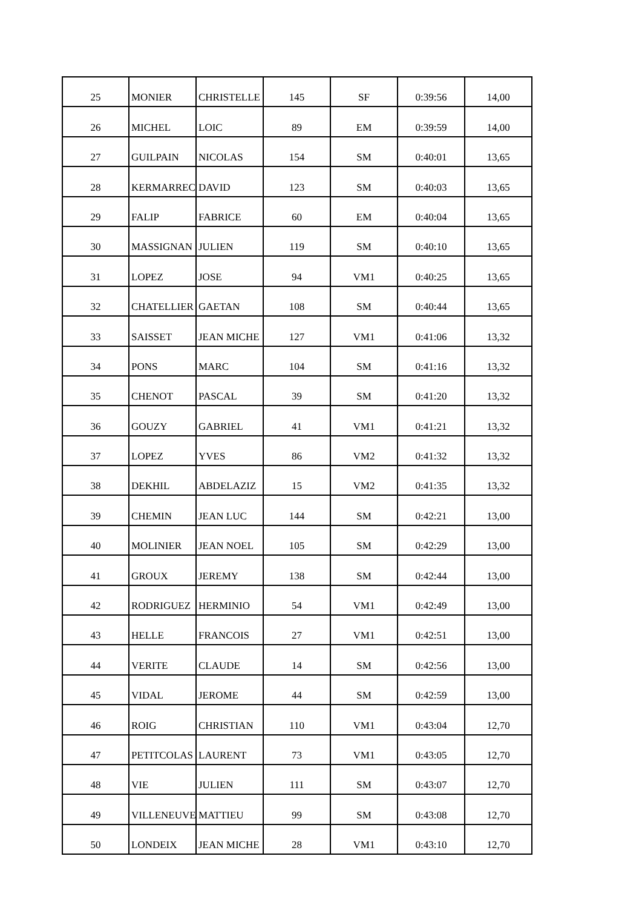| 25 | MONIER | CHRISTELLE | 145 | SF | 0:39:56 | 14,00 |
| 26 | MICHEL | LOIC | 89 | EM | 0:39:59 | 14,00 |
| 27 | GUILPAIN | NICOLAS | 154 | SM | 0:40:01 | 13,65 |
| 28 | KERMARREC | DAVID | 123 | SM | 0:40:03 | 13,65 |
| 29 | FALIP | FABRICE | 60 | EM | 0:40:04 | 13,65 |
| 30 | MASSIGNAN | JULIEN | 119 | SM | 0:40:10 | 13,65 |
| 31 | LOPEZ | JOSE | 94 | VM1 | 0:40:25 | 13,65 |
| 32 | CHATELLIER | GAETAN | 108 | SM | 0:40:44 | 13,65 |
| 33 | SAISSET | JEAN MICHE | 127 | VM1 | 0:41:06 | 13,32 |
| 34 | PONS | MARC | 104 | SM | 0:41:16 | 13,32 |
| 35 | CHENOT | PASCAL | 39 | SM | 0:41:20 | 13,32 |
| 36 | GOUZY | GABRIEL | 41 | VM1 | 0:41:21 | 13,32 |
| 37 | LOPEZ | YVES | 86 | VM2 | 0:41:32 | 13,32 |
| 38 | DEKHIL | ABDELAZIZ | 15 | VM2 | 0:41:35 | 13,32 |
| 39 | CHEMIN | JEAN LUC | 144 | SM | 0:42:21 | 13,00 |
| 40 | MOLINIER | JEAN NOEL | 105 | SM | 0:42:29 | 13,00 |
| 41 | GROUX | JEREMY | 138 | SM | 0:42:44 | 13,00 |
| 42 | RODRIGUEZ | HERMINIO | 54 | VM1 | 0:42:49 | 13,00 |
| 43 | HELLE | FRANCOIS | 27 | VM1 | 0:42:51 | 13,00 |
| 44 | VERITE | CLAUDE | 14 | SM | 0:42:56 | 13,00 |
| 45 | VIDAL | JEROME | 44 | SM | 0:42:59 | 13,00 |
| 46 | ROIG | CHRISTIAN | 110 | VM1 | 0:43:04 | 12,70 |
| 47 | PETITCOLAS | LAURENT | 73 | VM1 | 0:43:05 | 12,70 |
| 48 | VIE | JULIEN | 111 | SM | 0:43:07 | 12,70 |
| 49 | VILLENEUVE | MATTIEU | 99 | SM | 0:43:08 | 12,70 |
| 50 | LONDEIX | JEAN MICHE | 28 | VM1 | 0:43:10 | 12,70 |